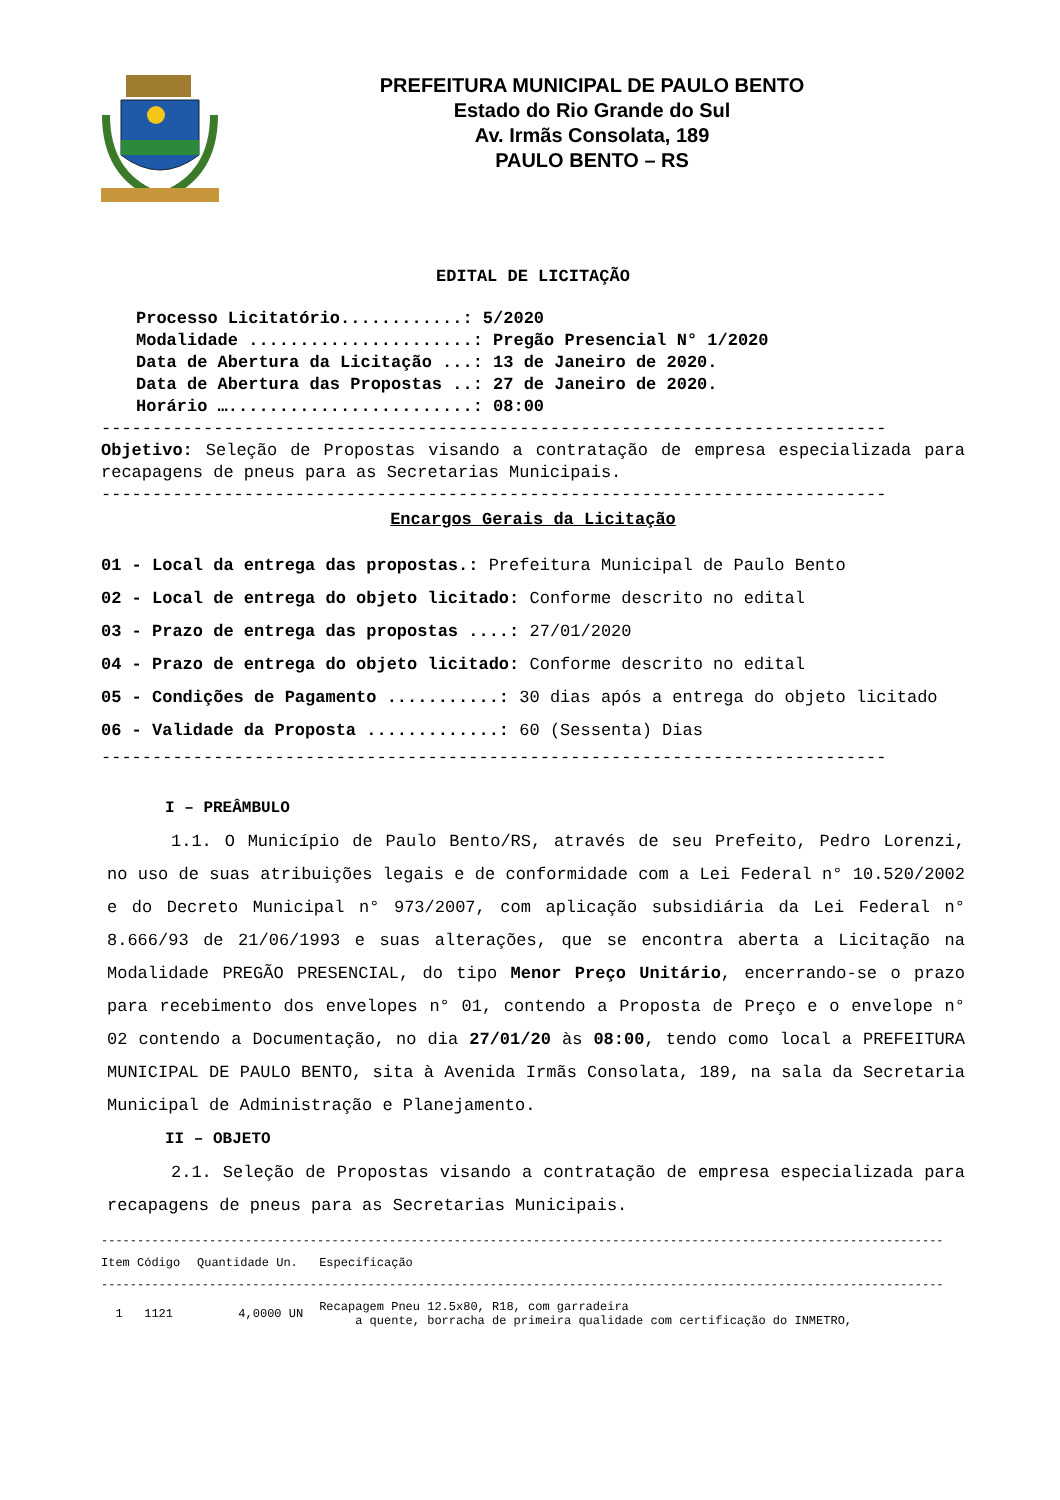PREFEITURA MUNICIPAL DE PAULO BENTO
Estado do Rio Grande do Sul
Av. Irmãs Consolata, 189
PAULO BENTO – RS
EDITAL DE LICITAÇÃO
Processo Licitatório............: 5/2020 Modalidade ......................: Pregão Presencial N° 1/2020 Data de Abertura da Licitação ...: 13 de Janeiro de 2020. Data de Abertura das Propostas ..: 27 de Janeiro de 2020. Horário …........................: 08:00
-----------------------------------------------------------------------------
Objetivo: Seleção de Propostas visando a contratação de empresa especializada para recapagens de pneus para as Secretarias Municipais.
-----------------------------------------------------------------------------
Encargos Gerais da Licitação
01 - Local da entrega das propostas.: Prefeitura Municipal de Paulo Bento
02 - Local de entrega do objeto licitado: Conforme descrito no edital
03 - Prazo de entrega das propostas ....: 27/01/2020
04 - Prazo de entrega do objeto licitado: Conforme descrito no edital
05 - Condições de Pagamento ...........: 30 dias após a entrega do objeto licitado
06 - Validade da Proposta .............: 60 (Sessenta) Dias
-----------------------------------------------------------------------------
I – PREÂMBULO
1.1. O Município de Paulo Bento/RS, através de seu Prefeito, Pedro Lorenzi, no uso de suas atribuições legais e de conformidade com a Lei Federal n° 10.520/2002 e do Decreto Municipal n° 973/2007, com aplicação subsidiária da Lei Federal n° 8.666/93 de 21/06/1993 e suas alterações, que se encontra aberta a Licitação na Modalidade PREGÃO PRESENCIAL, do tipo Menor Preço Unitário, encerrando-se o prazo para recebimento dos envelopes n° 01, contendo a Proposta de Preço e o envelope n° 02 contendo a Documentação, no dia 27/01/20 às 08:00, tendo como local a PREFEITURA MUNICIPAL DE PAULO BENTO, sita à Avenida Irmãs Consolata, 189, na sala da Secretaria Municipal de Administração e Planejamento.
II – OBJETO
2.1. Seleção de Propostas visando a contratação de empresa especializada para recapagens de pneus para as Secretarias Municipais.
---------------------------------------------------------------------------------------------------------------------
| Item Código | Quantidade Un. | Especificação |
| --- | --- | --- |
| --------------------------------------------------------------------------------------------------------------------- | | |
| 1 1121 | 4,0000 UN | Recapagem Pneu 12.5x80, R18, com garradeira a quente, borracha de primeira qualidade com certificação do INMETRO, |